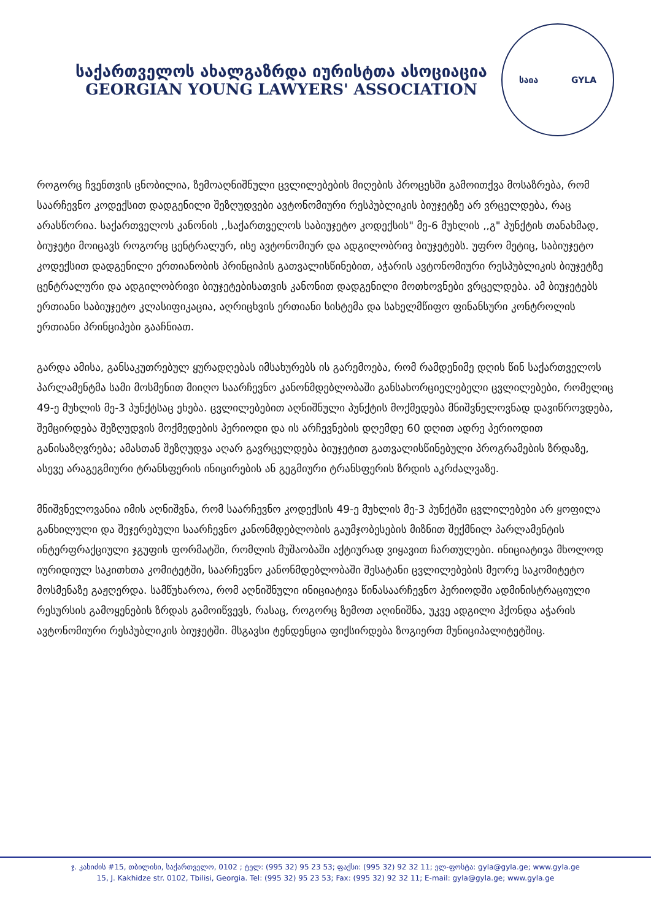საქართველოს ახალგაზრდა იურისტთა ასოციაცია
GEORGIAN YOUNG LAWYERS' ASSOCIATION
საია GYLA
როგორც ჩვენთვის ცნობილია, ზემოაღნიშნული ცვლილებების მიღების პროცესში გამოითქვა მოსაზრება, რომ საარჩევნო კოდექსით დადგენილი შეზღუდვები ავტონომიური რესპუბლიკის ბიუჯეტზე არ ვრცელდება, რაც არასწორია. საქართველოს კანონის ,,საქართველოს საბიუჯეტო კოდექსის" მე-6 მუხლის ,,გ" პუნქტის თანახმად, ბიუჯეტი მოიცავს როგორც ცენტრალურ, ისე ავტონომიურ და ადგილობრივ ბიუჯეტებს. უფრო მეტიც, საბიუჯეტო კოდექსით დადგენილი ერთიანობის პრინციპის გათვალისწინებით, აჭარის ავტონომიური რესპუბლიკის ბიუჯეტზე ცენტრალური და ადგილობრივი ბიუჯეტებისათვის კანონით დადგენილი მოთხოვნები ვრცელდება. ამ ბიუჯეტებს ერთიანი საბიუჯეტო კლასიფიკაცია, აღრიცხვის ერთიანი სისტემა და სახელმწიფო ფინანსური კონტროლის ერთიანი პრინციპები გააჩნიათ.
გარდა ამისა, განსაკუთრებულ ყურადღებას იმსახურებს ის გარემოება, რომ რამდენიმე დღის წინ საქართველოს პარლამენტმა სამი მოსმენით მიიღო საარჩევნო კანონმდებლობაში განსახორციელებელი ცვლილებები, რომელიც 49-ე მუხლის მე-3 პუნქტსაც ეხება. ცვლილებებით აღნიშნული პუნქტის მოქმედება მნიშვნელოვნად დავიწროვდება, შემცირდება შეზღუდვის მოქმედების პერიოდი და ის არჩევნების დღემდე 60 დღით ადრე პერიოდით განისაზღვრება; ამასთან შეზღუდვა აღარ გავრცელდება ბიუჯეტით გათვალისწინებული პროგრამების ზრდაზე, ასევე არაგეგმიური ტრანსფერის ინიცირების ან გეგმიური ტრანსფერის ზრდის აკრძალვაზე.
მნიშვნელოვანია იმის აღნიშვნა, რომ საარჩევნო კოდექსის 49-ე მუხლის მე-3 პუნქტში ცვლილებები არ ყოფილა განხილული და შეჯერებული საარჩევნო კანონმდებლობის გაუმჯობესების მიზნით შექმნილ პარლამენტის ინტერფრაქციული ჯგუფის ფორმატში, რომლის მუშაობაში აქტიურად ვიყავით ჩართულები. ინიციატივა მხოლოდ იურიდიულ საკითხთა კომიტეტში, საარჩევნო კანონმდებლობაში შესატანი ცვლილებების მეორე საკომიტეტო მოსმენაზე გაჟღერდა. სამწუხაროა, რომ აღნიშნული ინიციატივა წინასაარჩევნო პერიოდში ადმინისტრაციული რესურსის გამოყენების ზრდას გამოიწვევს, რასაც, როგორც ზემოთ აღინიშნა, უკვე ადგილი ჰქონდა აჭარის ავტონომიური რესპუბლიკის ბიუჯეტში. მსგავსი ტენდენცია ფიქსირდება ზოგიერთ მუნიციპალიტეტშიც.
ჯ. კახიძის #15, თბილისი, საქართველო, 0102 ; ტელ: (995 32) 95 23 53; ფაქსი: (995 32) 92 32 11; ელ-ფოსტა: gyla@gyla.ge; www.gyla.ge
15, J. Kakhidze str. 0102, Tbilisi, Georgia. Tel: (995 32) 95 23 53; Fax: (995 32) 92 32 11; E-mail: gyla@gyla.ge; www.gyla.ge